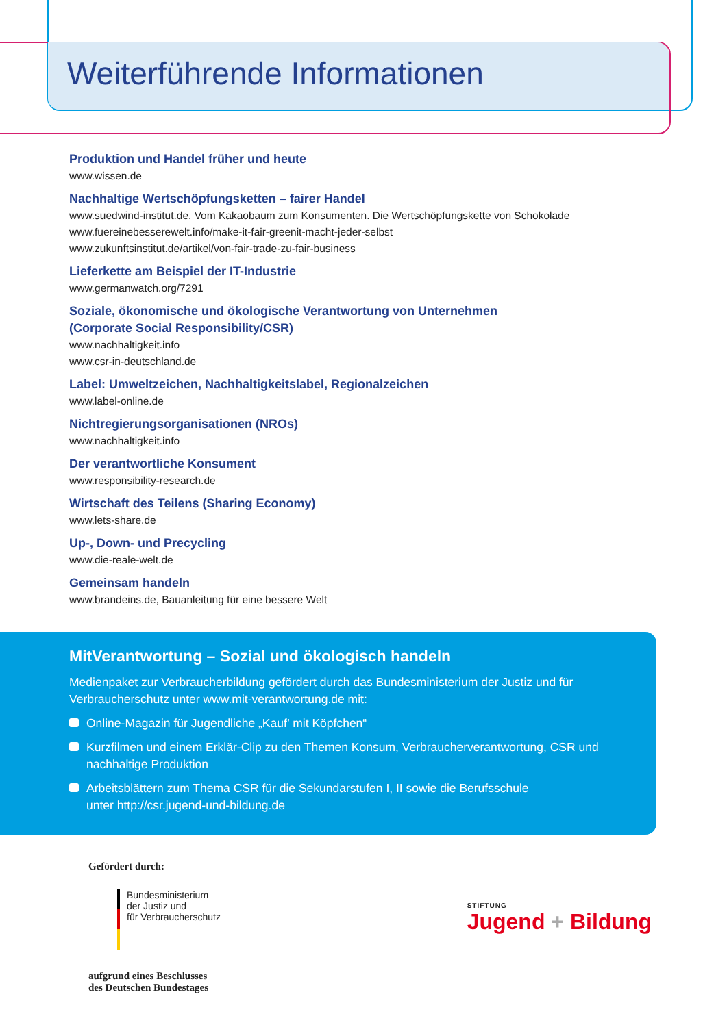Weiterführende Informationen
Produktion und Handel früher und heute
www.wissen.de
Nachhaltige Wertschöpfungsketten – fairer Handel
www.suedwind-institut.de, Vom Kakaobaum zum Konsumenten. Die Wertschöpfungskette von Schokolade
www.fuereinebesserewelt.info/make-it-fair-greenit-macht-jeder-selbst
www.zukunftsinstitut.de/artikel/von-fair-trade-zu-fair-business
Lieferkette am Beispiel der IT-Industrie
www.germanwatch.org/7291
Soziale, ökonomische und ökologische Verantwortung von Unternehmen
(Corporate Social Responsibility/CSR)
www.nachhaltigkeit.info
www.csr-in-deutschland.de
Label: Umweltzeichen, Nachhaltigkeitslabel, Regionalzeichen
www.label-online.de
Nichtregierungsorganisationen (NROs)
www.nachhaltigkeit.info
Der verantwortliche Konsument
www.responsibility-research.de
Wirtschaft des Teilens (Sharing Economy)
www.lets-share.de
Up-, Down- und Precycling
www.die-reale-welt.de
Gemeinsam handeln
www.brandeins.de, Bauanleitung für eine bessere Welt
MitVerantwortung – Sozial und ökologisch handeln
Medienpaket zur Verbraucherbildung gefördert durch das Bundesministerium der Justiz und für
Verbraucherschutz unter www.mit-verantwortung.de mit:
Online-Magazin für Jugendliche „Kauf’ mit Köpfchen“
Kurzfilmen und einem Erklär-Clip zu den Themen Konsum, Verbraucherverantwortung, CSR und
nachhaltige Produktion
Arbeitsblättern zum Thema CSR für die Sekundarstufen I, II sowie die Berufsschule
unter http://csr.jugend-und-bildung.de
Gefördert durch:
Bundesministerium
der Justiz und
für Verbraucherschutz
aufgrund eines Beschlusses
des Deutschen Bundestages
STIFTUNG
Jugend + Bildung